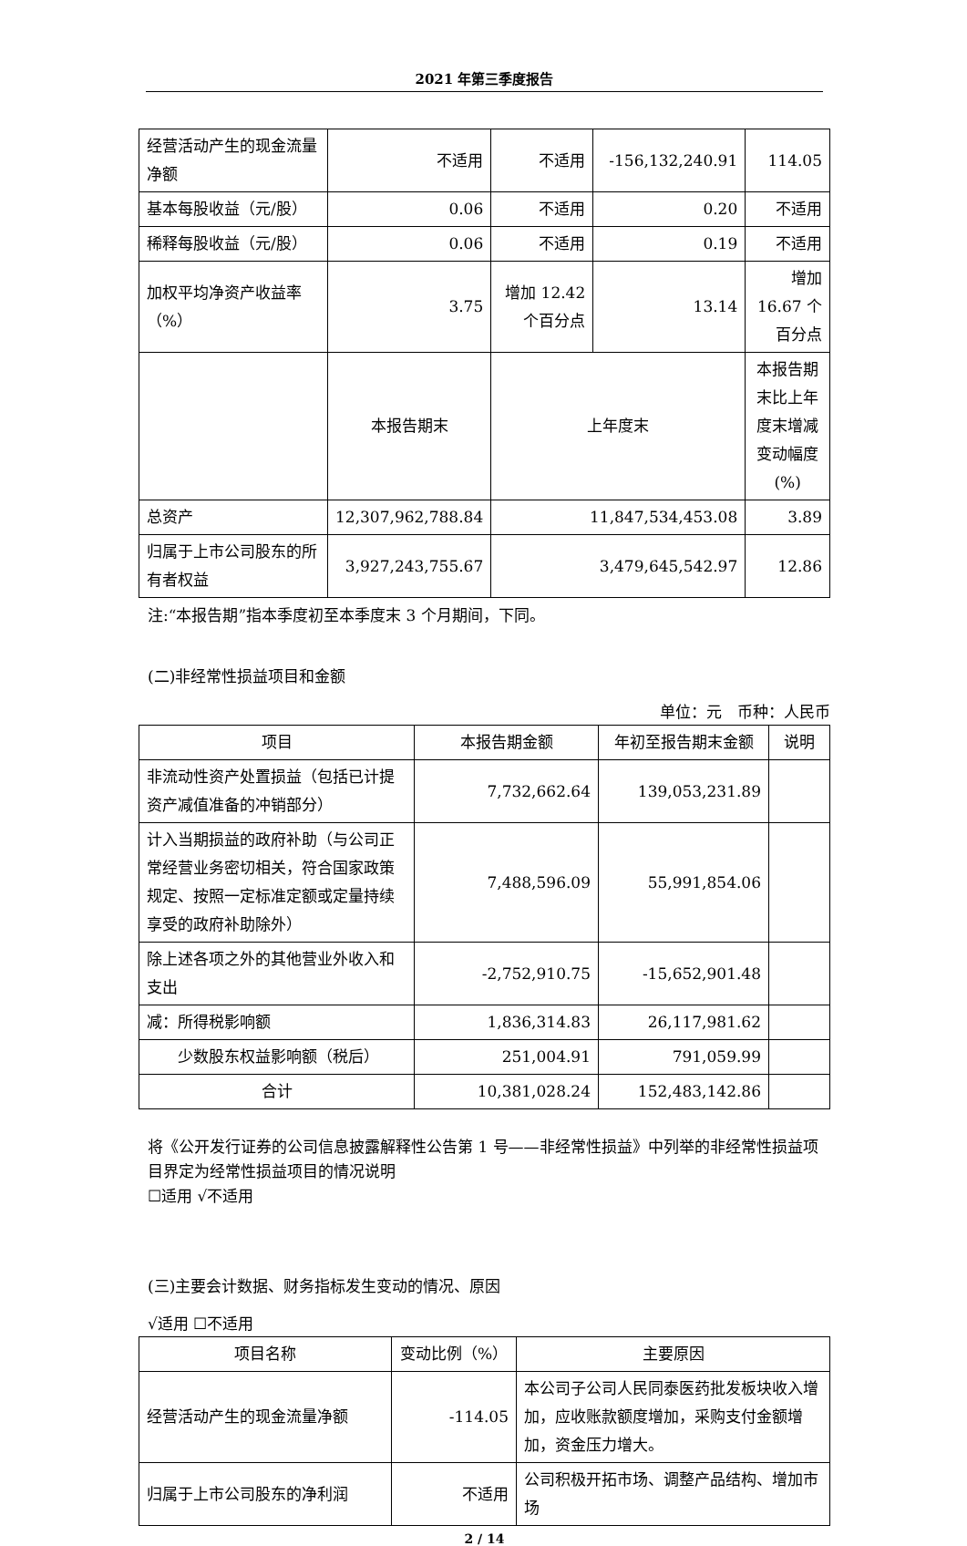2021 年第三季度报告
| 经营活动产生的现金流量净额 | 不适用 | 不适用 | -156,132,240.91 | 114.05 |
| 基本每股收益（元/股） | 0.06 | 不适用 | 0.20 | 不适用 |
| 稀释每股收益（元/股） | 0.06 | 不适用 | 0.19 | 不适用 |
| 加权平均净资产收益率（%） | 3.75 | 增加 12.42 个百分点 | 13.14 | 增加 16.67 个百分点 |
| | 本报告期末 | 上年度末 | | 本报告期末比上年度末增减变动幅度(%) |
| 总资产 | 12,307,962,788.84 | 11,847,534,453.08 | | 3.89 |
| 归属于上市公司股东的所有者权益 | 3,927,243,755.67 | 3,479,645,542.97 | | 12.86 |
注:“本报告期”指本季度初至本季度末 3 个月期间，下同。
(二)非经常性损益项目和金额
单位：元　币种：人民币
| 项目 | 本报告期金额 | 年初至报告期末金额 | 说明 |
| --- | --- | --- | --- |
| 非流动性资产处置损益（包括已计提资产减值准备的冲销部分） | 7,732,662.64 | 139,053,231.89 | |
| 计入当期损益的政府补助（与公司正常经营业务密切相关，符合国家政策规定、按照一定标准定额或定量持续享受的政府补助除外） | 7,488,596.09 | 55,991,854.06 | |
| 除上述各项之外的其他营业外收入和支出 | -2,752,910.75 | -15,652,901.48 | |
| 减：所得税影响额 | 1,836,314.83 | 26,117,981.62 | |
| 少数股东权益影响额（税后） | 251,004.91 | 791,059.99 | |
| 合计 | 10,381,028.24 | 152,483,142.86 | |
将《公开发行证券的公司信息披露解释性公告第 1 号——非经常性损益》中列举的非经常性损益项目界定为经常性损益项目的情况说明
☐适用 √不适用
(三)主要会计数据、财务指标发生变动的情况、原因
√适用 ☐不适用
| 项目名称 | 变动比例（%） | 主要原因 |
| --- | --- | --- |
| 经营活动产生的现金流量净额 | -114.05 | 本公司子公司人民同泰医药批发板块收入增加，应收账款额度增加，采购支付金额增加，资金压力增大。 |
| 归属于上市公司股东的净利润 | 不适用 | 公司积极开拓市场、调整产品结构、增加市场 |
2 / 14